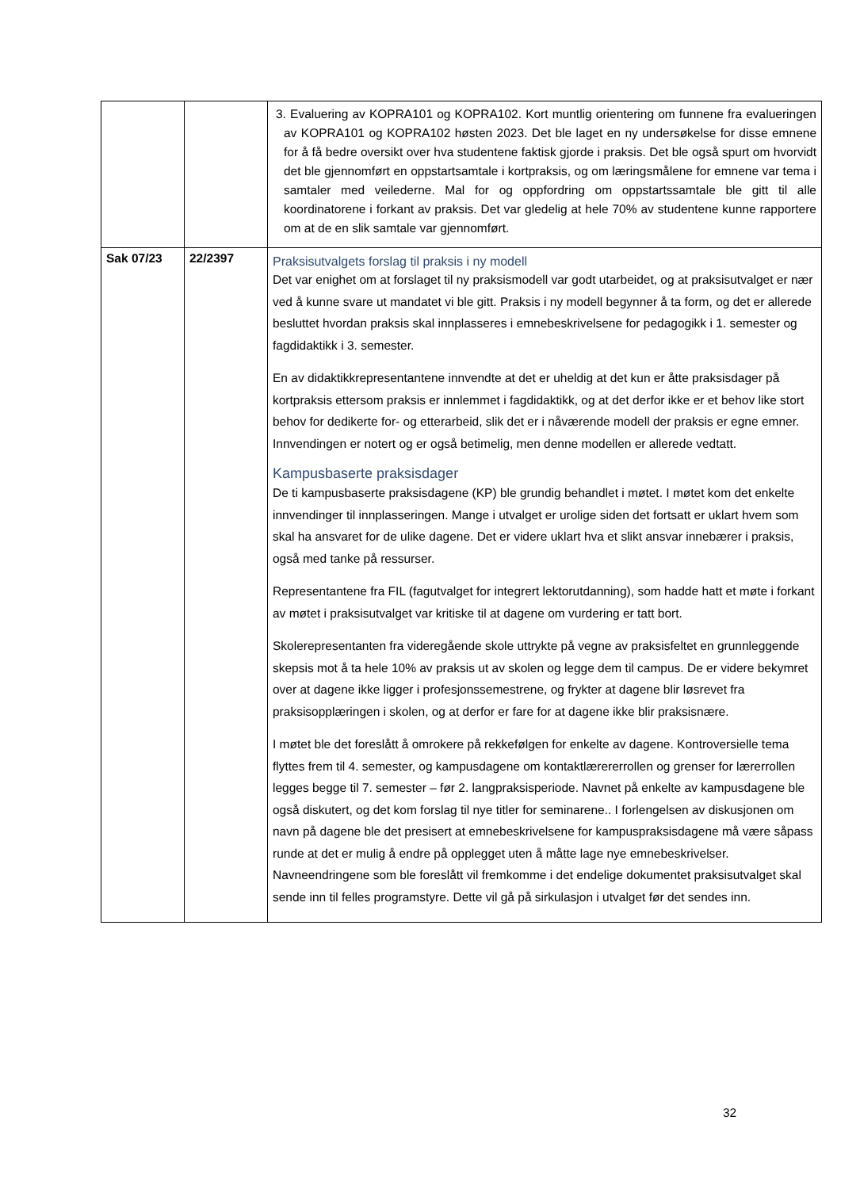| | | 3. Evaluering av KOPRA101 og KOPRA102. Kort muntlig orientering om funnene fra evalueringen av KOPRA101 og KOPRA102 høsten 2023. Det ble laget en ny undersøkelse for disse emnene for å få bedre oversikt over hva studentene faktisk gjorde i praksis. Det ble også spurt om hvorvidt det ble gjennomført en oppstartsamtale i kortpraksis, og om læringsmålene for emnene var tema i samtaler med veilederne. Mal for og oppfordring om oppstartssamtale ble gitt til alle koordinatorene i forkant av praksis. Det var gledelig at hele 70% av studentene kunne rapportere om at de en slik samtale var gjennomført. |
| Sak 07/23 | 22/2397 | Praksisutvalgets forslag til praksis i ny modell Det var enighet om at forslaget til ny praksismodell var godt utarbeidet, og at praksisutvalget er nær ved å kunne svare ut mandatet vi ble gitt. Praksis i ny modell begynner å ta form, og det er allerede besluttet hvordan praksis skal innplasseres i emnebeskrivelsene for pedagogikk i 1. semester og fagdidaktikk i 3. semester. En av didaktikkrepresentantene innvendte at det er uheldig at det kun er åtte praksisdager på kortpraksis ettersom praksis er innlemmet i fagdidaktikk, og at det derfor ikke er et behov like stort behov for dedikerte for- og etterarbeid, slik det er i nåværende modell der praksis er egne emner. Innvendingen er notert og er også betimelig, men denne modellen er allerede vedtatt. Kampusbaserte praksisdager De ti kampusbaserte praksisdagene (KP) ble grundig behandlet i møtet. I møtet kom det enkelte innvendinger til innplasseringen. Mange i utvalget er urolige siden det fortsatt er uklart hvem som skal ha ansvaret for de ulike dagene. Det er videre uklart hva et slikt ansvar innebærer i praksis, også med tanke på ressurser. Representantene fra FIL (fagutvalget for integrert lektorutdanning), som hadde hatt et møte i forkant av møtet i praksisutvalget var kritiske til at dagene om vurdering er tatt bort. Skolerepresentanten fra videregående skole uttrykte på vegne av praksisfeltet en grunnleggende skepsis mot å ta hele 10% av praksis ut av skolen og legge dem til campus. De er videre bekymret over at dagene ikke ligger i profesjonssemestrene, og frykter at dagene blir løsrevet fra praksisopplæringen i skolen, og at derfor er fare for at dagene ikke blir praksisnære. I møtet ble det foreslått å omrokere på rekkefølgen for enkelte av dagene. Kontroversielle tema flyttes frem til 4. semester, og kampusdagene om kontaktlærererrollen og grenser for lærerrollen legges begge til 7. semester – før 2. langpraksisperiode. Navnet på enkelte av kampusdagene ble også diskutert, og det kom forslag til nye titler for seminarene.. I forlengelsen av diskusjonen om navn på dagene ble det presisert at emnebeskrivelsene for kampuspraksisdagene må være såpass runde at det er mulig å endre på opplegget uten å måtte lage nye emnebeskrivelser. Navneendringene som ble foreslått vil fremkomme i det endelige dokumentet praksisutvalget skal sende inn til felles programstyre. Dette vil gå på sirkulasjon i utvalget før det sendes inn. |
32